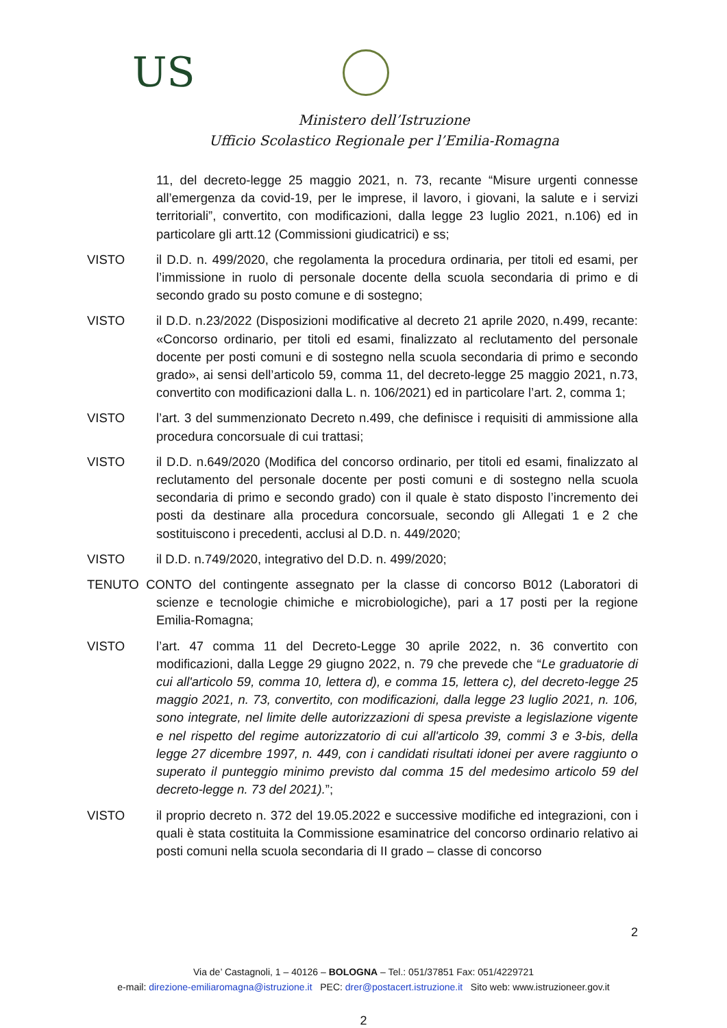US
Ministero dell’Istruzione
Ufficio Scolastico Regionale per l’Emilia-Romagna
11, del decreto-legge 25 maggio 2021, n. 73, recante “Misure urgenti connesse all’emergenza da covid-19, per le imprese, il lavoro, i giovani, la salute e i servizi territoriali”, convertito, con modificazioni, dalla legge 23 luglio 2021, n.106) ed in particolare gli artt.12 (Commissioni giudicatrici) e ss;
VISTO il D.D. n. 499/2020, che regolamenta la procedura ordinaria, per titoli ed esami, per l’immissione in ruolo di personale docente della scuola secondaria di primo e di secondo grado su posto comune e di sostegno;
VISTO il D.D. n.23/2022 (Disposizioni modificative al decreto 21 aprile 2020, n.499, recante: «Concorso ordinario, per titoli ed esami, finalizzato al reclutamento del personale docente per posti comuni e di sostegno nella scuola secondaria di primo e secondo grado», ai sensi dell’articolo 59, comma 11, del decreto-legge 25 maggio 2021, n.73, convertito con modificazioni dalla L. n. 106/2021) ed in particolare l’art. 2, comma 1;
VISTO l’art. 3 del summenzionato Decreto n.499, che definisce i requisiti di ammissione alla procedura concorsuale di cui trattasi;
VISTO il D.D. n.649/2020 (Modifica del concorso ordinario, per titoli ed esami, finalizzato al reclutamento del personale docente per posti comuni e di sostegno nella scuola secondaria di primo e secondo grado) con il quale è stato disposto l’incremento dei posti da destinare alla procedura concorsuale, secondo gli Allegati 1 e 2 che sostituiscono i precedenti, acclusi al D.D. n. 449/2020;
VISTO il D.D. n.749/2020, integrativo del D.D. n. 499/2020;
TENUTO CONTO del contingente assegnato per la classe di concorso B012 (Laboratori di scienze e tecnologie chimiche e microbiologiche), pari a 17 posti per la regione Emilia-Romagna;
VISTO l’art. 47 comma 11 del Decreto-Legge 30 aprile 2022, n. 36 convertito con modificazioni, dalla Legge 29 giugno 2022, n. 79 che prevede che “Le graduatorie di cui all'articolo 59, comma 10, lettera d), e comma 15, lettera c), del decreto-legge 25 maggio 2021, n. 73, convertito, con modificazioni, dalla legge 23 luglio 2021, n. 106, sono integrate, nel limite delle autorizzazioni di spesa previste a legislazione vigente e nel rispetto del regime autorizzatorio di cui all'articolo 39, commi 3 e 3-bis, della legge 27 dicembre 1997, n. 449, con i candidati risultati idonei per avere raggiunto o superato il punteggio minimo previsto dal comma 15 del medesimo articolo 59 del decreto-legge n. 73 del 2021).”;
VISTO il proprio decreto n. 372 del 19.05.2022 e successive modifiche ed integrazioni, con i quali è stata costituita la Commissione esaminatrice del concorso ordinario relativo ai posti comuni nella scuola secondaria di II grado – classe di concorso
2
Via de’ Castagnoli, 1 – 40126 – BOLOGNA – Tel.: 051/37851 Fax: 051/4229721
e-mail: direzione-emiliaromagna@istruzione.it PEC: drer@postacert.istruzione.it Sito web: www.istruzioneer.gov.it
2